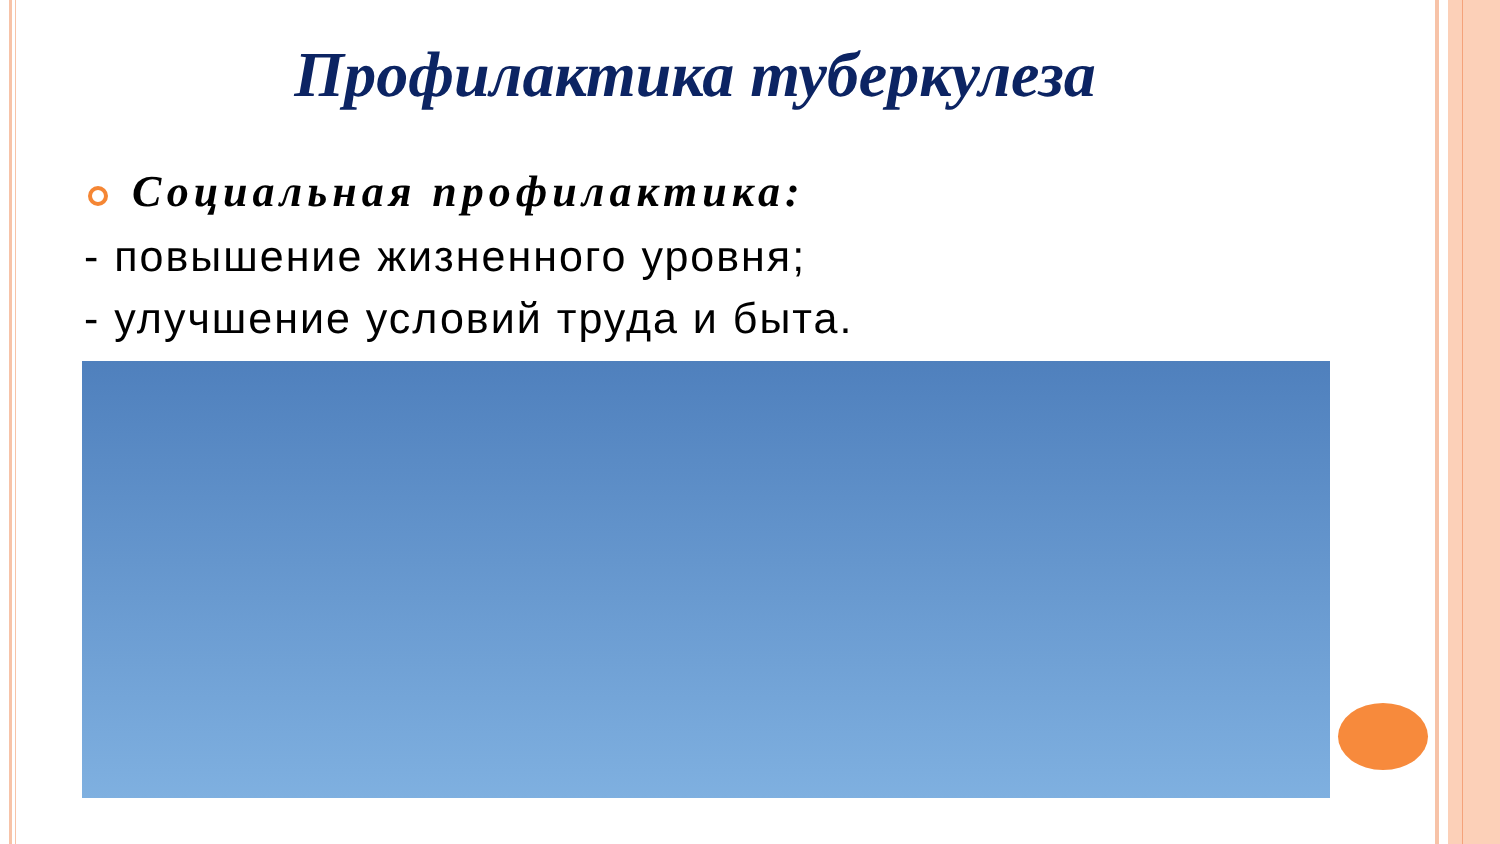Профилактика туберкулеза
Социальная профилактика:
- повышение жизненного уровня;
- улучшение условий труда и быта.